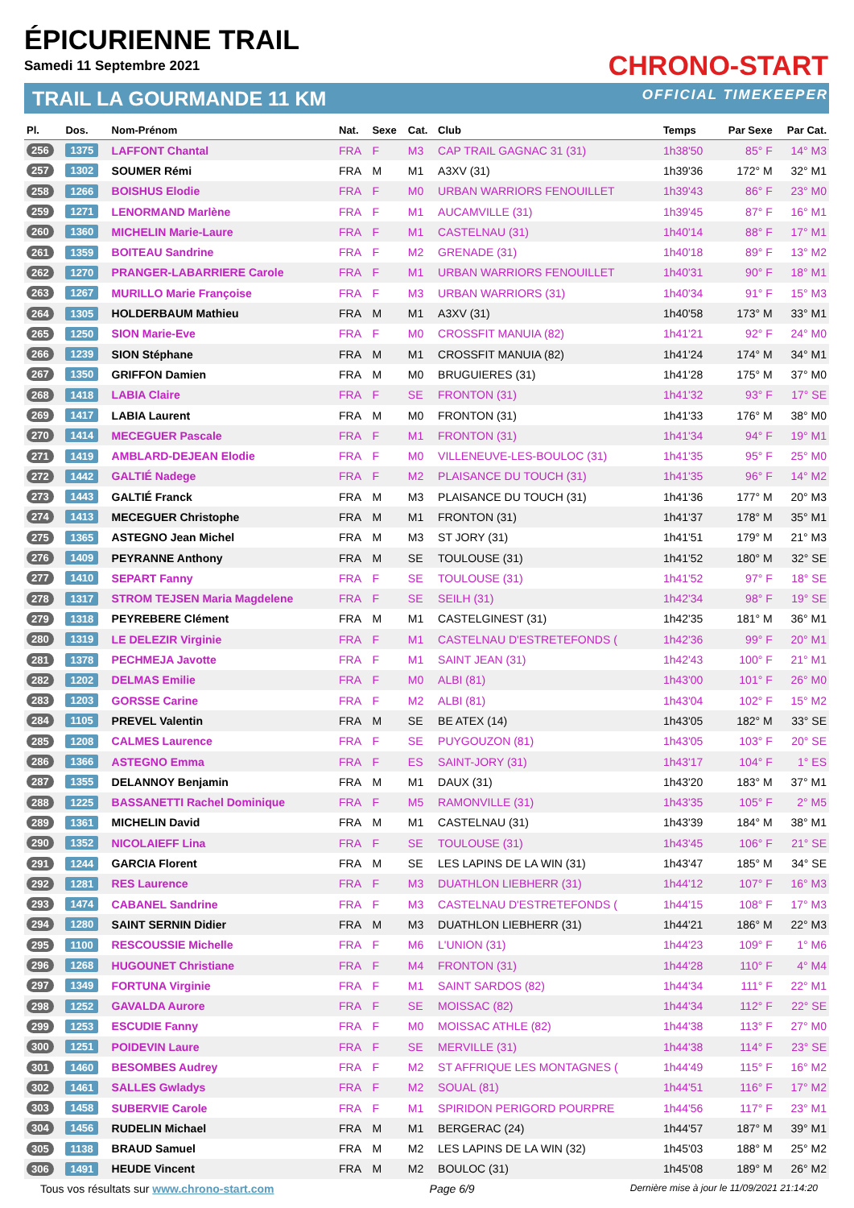ÉPICURIENNE TRAIL
Samedi 11 Septembre 2021
TRAIL LA GOURMANDE 11 KM
CHRONO-START
OFFICIAL TIMEKEEPER
| Pl. | Dos. | Nom-Prénom | Nat. | Sexe | Cat. | Club | Temps | Par Sexe | Par Cat. |
| --- | --- | --- | --- | --- | --- | --- | --- | --- | --- |
| 256 | 1375 | LAFFONT Chantal | FRA | F | M3 | CAP TRAIL GAGNAC 31 (31) | 1h38'50 | 85° F | 14° M3 |
| 257 | 1302 | SOUMER Rémi | FRA | M | M1 | A3XV (31) | 1h39'36 | 172° M | 32° M1 |
| 258 | 1266 | BOISHUS Elodie | FRA | F | M0 | URBAN WARRIORS FENOUILLET | 1h39'43 | 86° F | 23° M0 |
| 259 | 1271 | LENORMAND Marlène | FRA | F | M1 | AUCAMVILLE (31) | 1h39'45 | 87° F | 16° M1 |
| 260 | 1360 | MICHELIN Marie-Laure | FRA | F | M1 | CASTELNAU (31) | 1h40'14 | 88° F | 17° M1 |
| 261 | 1359 | BOITEAU Sandrine | FRA | F | M2 | GRENADE (31) | 1h40'18 | 89° F | 13° M2 |
| 262 | 1270 | PRANGER-LABARRIERE Carole | FRA | F | M1 | URBAN WARRIORS FENOUILLET | 1h40'31 | 90° F | 18° M1 |
| 263 | 1267 | MURILLO Marie Françoise | FRA | F | M3 | URBAN WARRIORS (31) | 1h40'34 | 91° F | 15° M3 |
| 264 | 1305 | HOLDERBAUM Mathieu | FRA | M | M1 | A3XV (31) | 1h40'58 | 173° M | 33° M1 |
| 265 | 1250 | SION Marie-Eve | FRA | F | M0 | CROSSFIT MANUIA (82) | 1h41'21 | 92° F | 24° M0 |
| 266 | 1239 | SION Stéphane | FRA | M | M1 | CROSSFIT MANUIA (82) | 1h41'24 | 174° M | 34° M1 |
| 267 | 1350 | GRIFFON Damien | FRA | M | M0 | BRUGUIERES (31) | 1h41'28 | 175° M | 37° M0 |
| 268 | 1418 | LABIA Claire | FRA | F | SE | FRONTON (31) | 1h41'32 | 93° F | 17° SE |
| 269 | 1417 | LABIA Laurent | FRA | M | M0 | FRONTON (31) | 1h41'33 | 176° M | 38° M0 |
| 270 | 1414 | MECEGUER Pascale | FRA | F | M1 | FRONTON (31) | 1h41'34 | 94° F | 19° M1 |
| 271 | 1419 | AMBLARD-DEJEAN Elodie | FRA | F | M0 | VILLENEUVE-LES-BOULOC (31) | 1h41'35 | 95° F | 25° M0 |
| 272 | 1442 | GALTIÉ Nadege | FRA | F | M2 | PLAISANCE DU TOUCH (31) | 1h41'35 | 96° F | 14° M2 |
| 273 | 1443 | GALTIÉ Franck | FRA | M | M3 | PLAISANCE DU TOUCH (31) | 1h41'36 | 177° M | 20° M3 |
| 274 | 1413 | MECEGUER Christophe | FRA | M | M1 | FRONTON (31) | 1h41'37 | 178° M | 35° M1 |
| 275 | 1365 | ASTEGNO Jean Michel | FRA | M | M3 | ST JORY (31) | 1h41'51 | 179° M | 21° M3 |
| 276 | 1409 | PEYRANNE Anthony | FRA | M | SE | TOULOUSE (31) | 1h41'52 | 180° M | 32° SE |
| 277 | 1410 | SEPART Fanny | FRA | F | SE | TOULOUSE (31) | 1h41'52 | 97° F | 18° SE |
| 278 | 1317 | STROM TEJSEN Maria Magdelene | FRA | F | SE | SEILH (31) | 1h42'34 | 98° F | 19° SE |
| 279 | 1318 | PEYREBERE Clément | FRA | M | M1 | CASTELGINEST (31) | 1h42'35 | 181° M | 36° M1 |
| 280 | 1319 | LE DELEZIR Virginie | FRA | F | M1 | CASTELNAU D'ESTRETEFONDS ( | 1h42'36 | 99° F | 20° M1 |
| 281 | 1378 | PECHMEJA Javotte | FRA | F | M1 | SAINT JEAN (31) | 1h42'43 | 100° F | 21° M1 |
| 282 | 1202 | DELMAS Emilie | FRA | F | M0 | ALBI (81) | 1h43'00 | 101° F | 26° M0 |
| 283 | 1203 | GORSSE Carine | FRA | F | M2 | ALBI (81) | 1h43'04 | 102° F | 15° M2 |
| 284 | 1105 | PREVEL Valentin | FRA | M | SE | BE ATEX (14) | 1h43'05 | 182° M | 33° SE |
| 285 | 1208 | CALMES Laurence | FRA | F | SE | PUYGOUZON (81) | 1h43'05 | 103° F | 20° SE |
| 286 | 1366 | ASTEGNO Emma | FRA | F | ES | SAINT-JORY (31) | 1h43'17 | 104° F | 1° ES |
| 287 | 1355 | DELANNOY Benjamin | FRA | M | M1 | DAUX (31) | 1h43'20 | 183° M | 37° M1 |
| 288 | 1225 | BASSANETTI Rachel Dominique | FRA | F | M5 | RAMONVILLE (31) | 1h43'35 | 105° F | 2° M5 |
| 289 | 1361 | MICHELIN David | FRA | M | M1 | CASTELNAU (31) | 1h43'39 | 184° M | 38° M1 |
| 290 | 1352 | NICOLAIEFF Lina | FRA | F | SE | TOULOUSE (31) | 1h43'45 | 106° F | 21° SE |
| 291 | 1244 | GARCIA Florent | FRA | M | SE | LES LAPINS DE LA WIN (31) | 1h43'47 | 185° M | 34° SE |
| 292 | 1281 | RES Laurence | FRA | F | M3 | DUATHLON LIEBHERR (31) | 1h44'12 | 107° F | 16° M3 |
| 293 | 1474 | CABANEL Sandrine | FRA | F | M3 | CASTELNAU D'ESTRETEFONDS ( | 1h44'15 | 108° F | 17° M3 |
| 294 | 1280 | SAINT SERNIN Didier | FRA | M | M3 | DUATHLON LIEBHERR (31) | 1h44'21 | 186° M | 22° M3 |
| 295 | 1100 | RESCOUSSIE Michelle | FRA | F | M6 | L'UNION (31) | 1h44'23 | 109° F | 1° M6 |
| 296 | 1268 | HUGOUNET Christiane | FRA | F | M4 | FRONTON (31) | 1h44'28 | 110° F | 4° M4 |
| 297 | 1349 | FORTUNA Virginie | FRA | F | M1 | SAINT SARDOS (82) | 1h44'34 | 111° F | 22° M1 |
| 298 | 1252 | GAVALDA Aurore | FRA | F | SE | MOISSAC (82) | 1h44'34 | 112° F | 22° SE |
| 299 | 1253 | ESCUDIE Fanny | FRA | F | M0 | MOISSAC ATHLE (82) | 1h44'38 | 113° F | 27° M0 |
| 300 | 1251 | POIDEVIN Laure | FRA | F | SE | MERVILLE (31) | 1h44'38 | 114° F | 23° SE |
| 301 | 1460 | BESOMBES Audrey | FRA | F | M2 | ST AFFRIQUE LES MONTAGNES ( | 1h44'49 | 115° F | 16° M2 |
| 302 | 1461 | SALLES Gwladys | FRA | F | M2 | SOUAL (81) | 1h44'51 | 116° F | 17° M2 |
| 303 | 1458 | SUBERVIE Carole | FRA | F | M1 | SPIRIDON PERIGORD POURPRE | 1h44'56 | 117° F | 23° M1 |
| 304 | 1456 | RUDELIN Michael | FRA | M | M1 | BERGERAC (24) | 1h44'57 | 187° M | 39° M1 |
| 305 | 1138 | BRAUD Samuel | FRA | M | M2 | LES LAPINS DE LA WIN (32) | 1h45'03 | 188° M | 25° M2 |
| 306 | 1491 | HEUDE Vincent | FRA | M | M2 | BOULOC (31) | 1h45'08 | 189° M | 26° M2 |
Tous vos résultats sur www.chrono-start.com Page 6/9 Dernière mise à jour le 11/09/2021 21:14:20